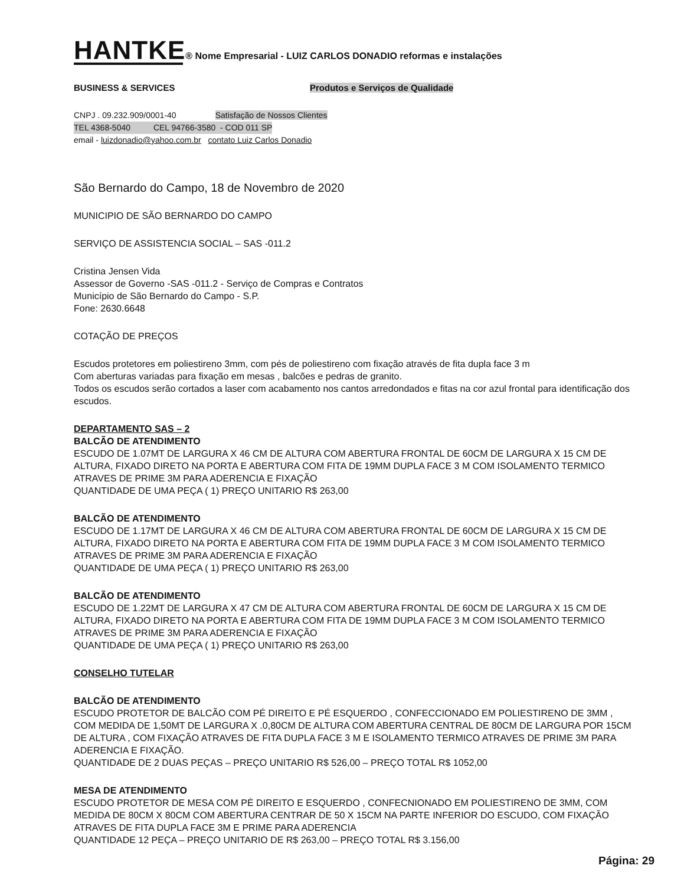HANTKE® Nome Empresarial - LUIZ CARLOS DONADIO reformas e instalações
BUSINESS & SERVICES Produtos e Serviços de Qualidade
CNPJ . 09.232.909/0001-40 Satisfação de Nossos Clientes
TEL 4368-5040 CEL 94766-3580 - COD 011 SP
email - luizdonadio@yahoo.com.br contato Luiz Carlos Donadio
São Bernardo do Campo, 18 de Novembro de 2020
MUNICIPIO DE SÃO BERNARDO DO CAMPO
SERVIÇO DE ASSISTENCIA SOCIAL – SAS -011.2
Cristina Jensen Vida
Assessor de Governo -SAS -011.2 - Serviço de Compras e Contratos
Município de São Bernardo do Campo - S.P.
Fone: 2630.6648
COTAÇÃO DE PREÇOS
Escudos protetores em poliestireno 3mm, com pés de poliestireno com fixação através de fita dupla face 3 m
Com aberturas variadas para fixação em mesas , balcões e pedras de granito.
Todos os escudos serão cortados a laser com acabamento nos cantos arredondados e fitas na cor azul frontal para identificação dos escudos.
DEPARTAMENTO SAS – 2
BALCÃO DE ATENDIMENTO
ESCUDO DE 1.07MT DE LARGURA X 46 CM DE ALTURA COM ABERTURA FRONTAL DE 60CM DE LARGURA X 15 CM DE ALTURA, FIXADO DIRETO NA PORTA E ABERTURA COM FITA DE 19MM DUPLA FACE 3 M COM ISOLAMENTO TERMICO ATRAVES DE PRIME 3M PARA ADERENCIA E FIXAÇÃO
QUANTIDADE DE UMA PEÇA ( 1) PREÇO UNITARIO R$ 263,00
BALCÃO DE ATENDIMENTO
ESCUDO DE 1.17MT DE LARGURA X 46 CM DE ALTURA COM ABERTURA FRONTAL DE 60CM DE LARGURA X 15 CM DE ALTURA, FIXADO DIRETO NA PORTA E ABERTURA COM FITA DE 19MM DUPLA FACE 3 M COM ISOLAMENTO TERMICO ATRAVES DE PRIME 3M PARA ADERENCIA E FIXAÇÃO
QUANTIDADE DE UMA PEÇA ( 1) PREÇO UNITARIO R$ 263,00
BALCÃO DE ATENDIMENTO
ESCUDO DE 1.22MT DE LARGURA X 47 CM DE ALTURA COM ABERTURA FRONTAL DE 60CM DE LARGURA X 15 CM DE ALTURA, FIXADO DIRETO NA PORTA E ABERTURA COM FITA DE 19MM DUPLA FACE 3 M COM ISOLAMENTO TERMICO ATRAVES DE PRIME 3M PARA ADERENCIA E FIXAÇÃO
QUANTIDADE DE UMA PEÇA ( 1) PREÇO UNITARIO R$ 263,00
CONSELHO TUTELAR
BALCÃO DE ATENDIMENTO
ESCUDO PROTETOR DE BALCÃO COM PÉ DIREITO E PÉ ESQUERDO , CONFECCIONADO EM POLIESTIRENO DE 3MM , COM MEDIDA DE 1,50MT DE LARGURA X .0,80CM DE ALTURA COM ABERTURA CENTRAL DE 80CM DE LARGURA POR 15CM DE ALTURA , COM FIXAÇÃO ATRAVES DE FITA DUPLA FACE 3 M E ISOLAMENTO TERMICO ATRAVES DE PRIME 3M PARA ADERENCIA E FIXAÇÃO.
QUANTIDADE DE 2 DUAS PEÇAS – PREÇO UNITARIO R$ 526,00 – PREÇO TOTAL R$ 1052,00
MESA DE ATENDIMENTO
ESCUDO PROTETOR DE MESA COM PÉ DIREITO E ESQUERDO , CONFECNIONADO EM POLIESTIRENO DE 3MM, COM MEDIDA DE 80CM X 80CM COM ABERTURA CENTRAR DE 50 X 15CM NA PARTE INFERIOR DO ESCUDO, COM FIXAÇÃO ATRAVES DE FITA DUPLA FACE 3M E PRIME PARA ADERENCIA
QUANTIDADE 12 PEÇA – PREÇO UNITARIO DE R$ 263,00 – PREÇO TOTAL R$ 3.156,00
Página: 29